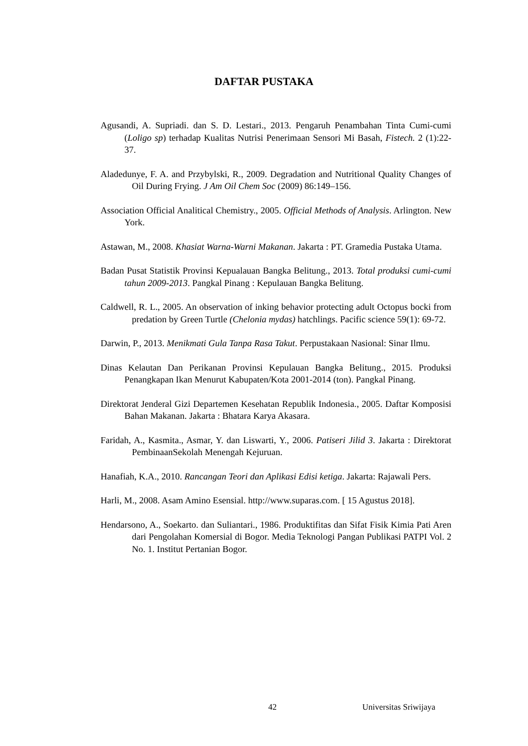DAFTAR PUSTAKA
Agusandi, A. Supriadi. dan S. D. Lestari., 2013. Pengaruh Penambahan Tinta Cumi-cumi (Loligo sp) terhadap Kualitas Nutrisi Penerimaan Sensori Mi Basah, Fistech. 2 (1):22-37.
Aladedunye, F. A. and Przybylski, R., 2009. Degradation and Nutritional Quality Changes of Oil During Frying. J Am Oil Chem Soc (2009) 86:149–156.
Association Official Analitical Chemistry., 2005. Official Methods of Analysis. Arlington. New York.
Astawan, M., 2008. Khasiat Warna-Warni Makanan. Jakarta : PT. Gramedia Pustaka Utama.
Badan Pusat Statistik Provinsi Kepualauan Bangka Belitung., 2013. Total produksi cumi-cumi tahun 2009-2013. Pangkal Pinang : Kepulauan Bangka Belitung.
Caldwell, R. L., 2005. An observation of inking behavior protecting adult Octopus bocki from predation by Green Turtle (Chelonia mydas) hatchlings. Pacific science 59(1): 69-72.
Darwin, P., 2013. Menikmati Gula Tanpa Rasa Takut. Perpustakaan Nasional: Sinar Ilmu.
Dinas Kelautan Dan Perikanan Provinsi Kepulauan Bangka Belitung., 2015. Produksi Penangkapan Ikan Menurut Kabupaten/Kota 2001-2014 (ton). Pangkal Pinang.
Direktorat Jenderal Gizi Departemen Kesehatan Republik Indonesia., 2005. Daftar Komposisi Bahan Makanan. Jakarta : Bhatara Karya Akasara.
Faridah, A., Kasmita., Asmar, Y. dan Liswarti, Y., 2006. Patiseri Jilid 3. Jakarta : Direktorat PembinaanSekolah Menengah Kejuruan.
Hanafiah, K.A., 2010. Rancangan Teori dan Aplikasi Edisi ketiga. Jakarta: Rajawali Pers.
Harli, M., 2008. Asam Amino Esensial. http://www.suparas.com. [ 15 Agustus 2018].
Hendarsono, A., Soekarto. dan Suliantari., 1986. Produktifitas dan Sifat Fisik Kimia Pati Aren dari Pengolahan Komersial di Bogor. Media Teknologi Pangan Publikasi PATPI Vol. 2 No. 1. Institut Pertanian Bogor.
42 Universitas Sriwijaya